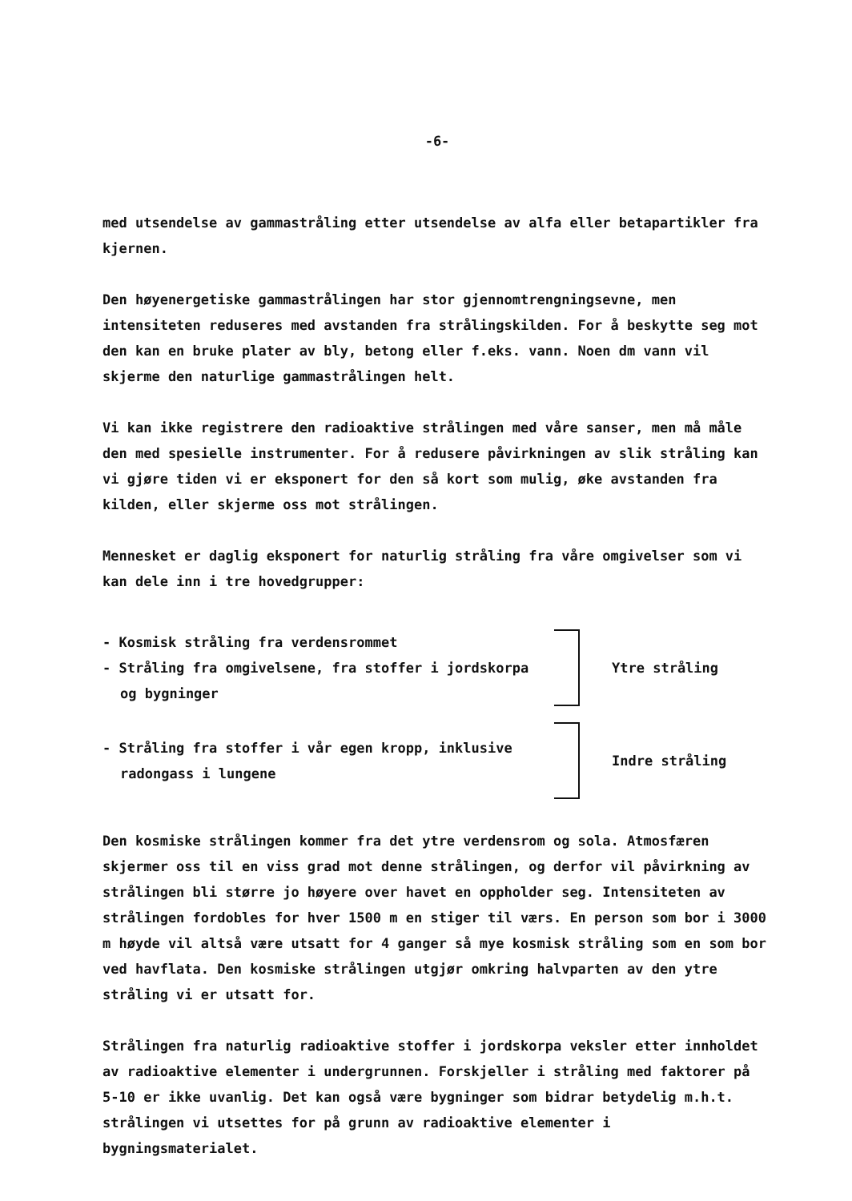-6-
med utsendelse av gammastråling etter utsendelse av alfa eller betapartikler fra kjernen.
Den høyenergetiske gammastrålingen har stor gjennomtrengningsevne, men intensiteten reduseres med avstanden fra strålingskilden. For å beskytte seg mot den kan en bruke plater av bly, betong eller f.eks. vann. Noen dm vann vil skjerme den naturlige gammastrålingen helt.
Vi kan ikke registrere den radioaktive strålingen med våre sanser, men må måle den med spesielle instrumenter. For å redusere påvirkningen av slik stråling kan vi gjøre tiden vi er eksponert for den så kort som mulig, øke avstanden fra kilden, eller skjerme oss mot strålingen.
Mennesket er daglig eksponert for naturlig stråling fra våre omgivelser som vi kan dele inn i tre hovedgrupper:
- Kosmisk stråling fra verdensrommet
- Stråling fra omgivelsene, fra stoffer i jordskorpa og bygninger
Ytre stråling
- Stråling fra stoffer i vår egen kropp, inklusive radongass i lungene
Indre stråling
Den kosmiske strålingen kommer fra det ytre verdensrom og sola. Atmosfæren skjermer oss til en viss grad mot denne strålingen, og derfor vil påvirkning av strålingen bli større jo høyere over havet en oppholder seg. Intensiteten av strålingen fordobles for hver 1500 m en stiger til værs. En person som bor i 3000 m høyde vil altså være utsatt for 4 ganger så mye kosmisk stråling som en som bor ved havflata. Den kosmiske strålingen utgjør omkring halvparten av den ytre stråling vi er utsatt for.
Strålingen fra naturlig radioaktive stoffer i jordskorpa veksler etter innholdet av radioaktive elementer i undergrunnen. Forskjeller i stråling med faktorer på 5-10 er ikke uvanlig. Det kan også være bygninger som bidrar betydelig m.h.t. strålingen vi utsettes for på grunn av radioaktive elementer i bygningsmaterialet.